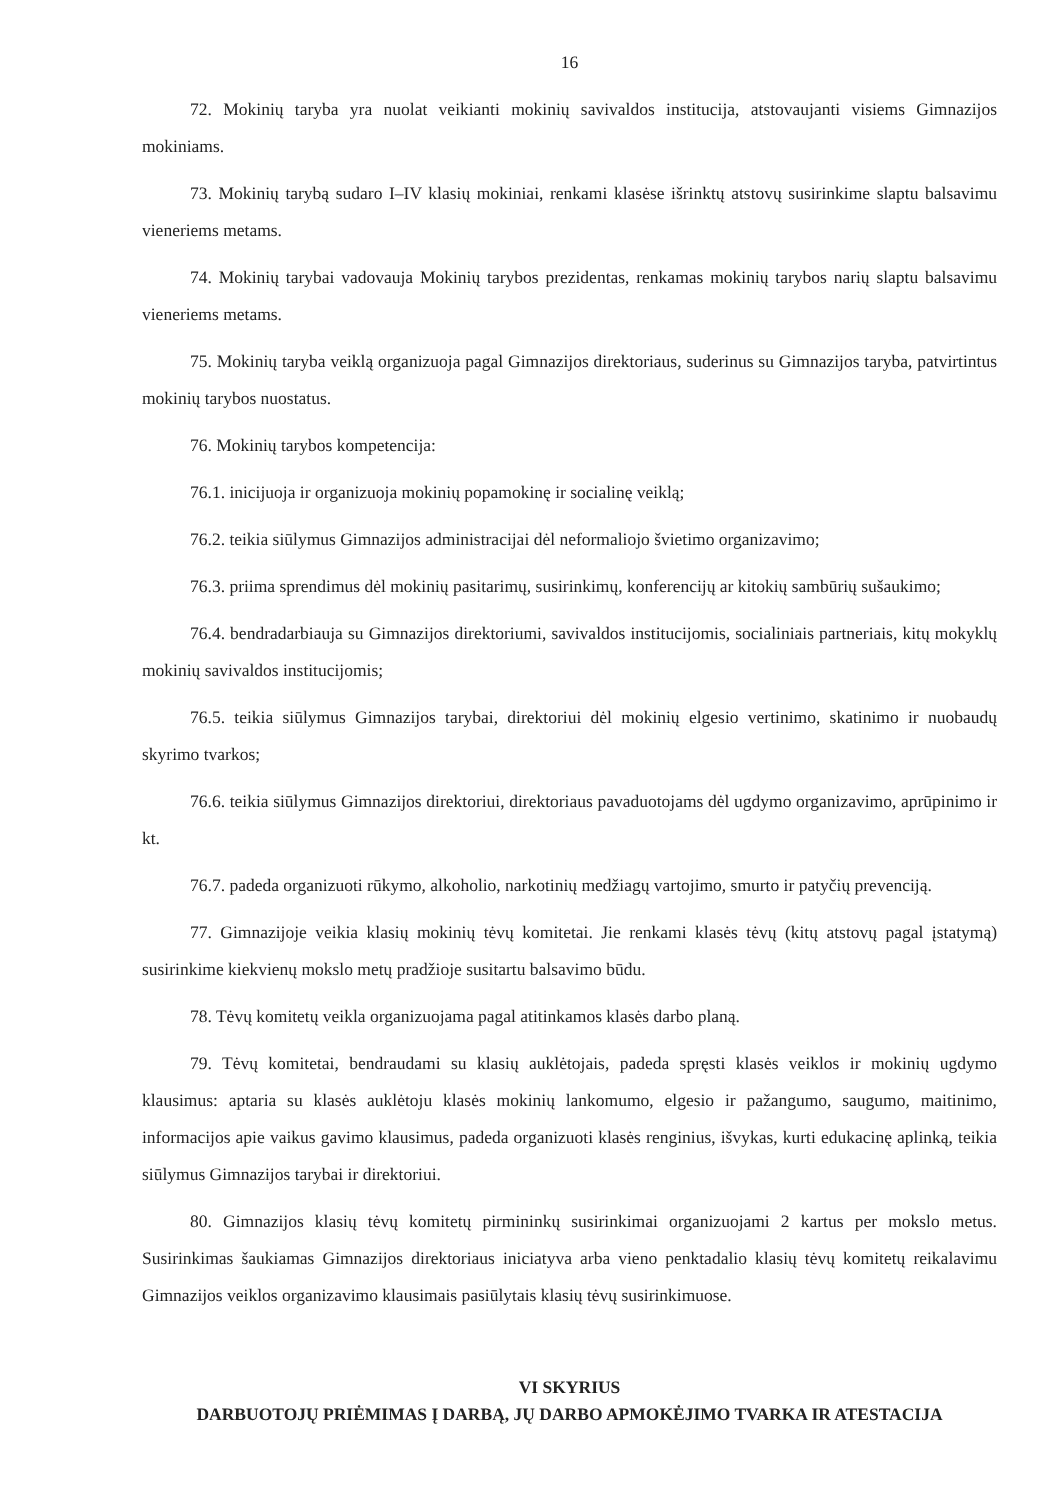16
72. Mokinių taryba yra nuolat veikianti mokinių savivaldos institucija, atstovaujanti visiems Gimnazijos mokiniams.
73. Mokinių tarybą sudaro I–IV klasių mokiniai, renkami klasėse išrinktų atstovų susirinkime slaptu balsavimu vieneriems metams.
74. Mokinių tarybai vadovauja Mokinių tarybos prezidentas, renkamas mokinių tarybos narių slaptu balsavimu vieneriems metams.
75. Mokinių taryba veiklą organizuoja pagal Gimnazijos direktoriaus, suderinus su Gimnazijos taryba, patvirtintus mokinių tarybos nuostatus.
76. Mokinių tarybos kompetencija:
76.1. inicijuoja ir organizuoja mokinių popamokinę ir socialinę veiklą;
76.2. teikia siūlymus Gimnazijos administracijai dėl neformaliojo švietimo organizavimo;
76.3. priima sprendimus dėl mokinių pasitarimų, susirinkimų, konferencijų ar kitokių sambūrių sušaukimo;
76.4. bendradarbiauja su Gimnazijos direktoriumi, savivaldos institucijomis, socialiniais partneriais, kitų mokyklų mokinių savivaldos institucijomis;
76.5. teikia siūlymus Gimnazijos tarybai, direktoriui dėl mokinių elgesio vertinimo, skatinimo ir nuobaudų skyrimo tvarkos;
76.6. teikia siūlymus Gimnazijos direktoriui, direktoriaus pavaduotojams dėl ugdymo organizavimo, aprūpinimo ir kt.
76.7. padeda organizuoti rūkymo, alkoholio, narkotinių medžiagų vartojimo, smurto ir patyčių prevenciją.
77. Gimnazijoje veikia klasių mokinių tėvų komitetai. Jie renkami klasės tėvų (kitų atstovų pagal įstatymą) susirinkime kiekvienų mokslo metų pradžioje susitartu balsavimo būdu.
78. Tėvų komitetų veikla organizuojama pagal atitinkamos klasės darbo planą.
79. Tėvų komitetai, bendraudami su klasių auklėtojais, padeda spręsti klasės veiklos ir mokinių ugdymo klausimus: aptaria su klasės auklėtoju klasės mokinių lankomumo, elgesio ir pažangumo, saugumo, maitinimo, informacijos apie vaikus gavimo klausimus, padeda organizuoti klasės renginius, išvykas, kurti edukacinę aplinką, teikia siūlymus Gimnazijos tarybai ir direktoriui.
80. Gimnazijos klasių tėvų komitetų pirmininkų susirinkimai organizuojami 2 kartus per mokslo metus. Susirinkimas šaukiamas Gimnazijos direktoriaus iniciatyva arba vieno penktadalio klasių tėvų komitetų reikalavimu Gimnazijos veiklos organizavimo klausimais pasiūlytais klasių tėvų susirinkimuose.
VI SKYRIUS
DARBUOTOJŲ PRIĖMIMAS Į DARBĄ, JŲ DARBO APMOKĖJIMO TVARKA IR ATESTACIJA